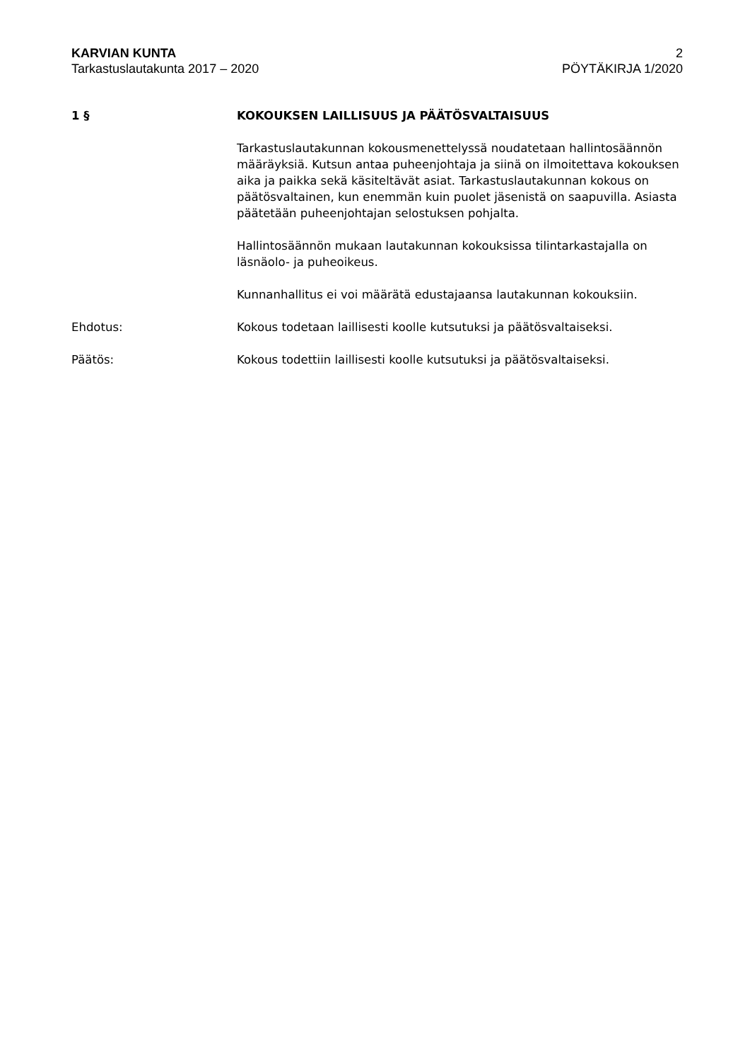KARVIAN KUNTA 2
Tarkastuslautakunta 2017 – 2020 PÖYTÄKIRJA 1/2020
1 § KOKOUKSEN LAILLISUUS JA PÄÄTÖSVALTAISUUS
Tarkastuslautakunnan kokousmenettelyssä noudatetaan hallintosäännön määräyksiä. Kutsun antaa puheenjohtaja ja siinä on ilmoitettava kokouksen aika ja paikka sekä käsiteltävät asiat. Tarkastuslautakunnan kokous on päätösvaltainen, kun enemmän kuin puolet jäsenistä on saapuvilla. Asiasta päätetään puheenjohtajan selostuksen pohjalta.
Hallintosäännön mukaan lautakunnan kokouksissa tilintarkastajalla on läsnäolo- ja puheoikeus.
Kunnanhallitus ei voi määrätä edustajaansa lautakunnan kokouksiin.
Ehdotus: Kokous todetaan laillisesti koolle kutsutuksi ja päätösvaltaiseksi.
Päätös: Kokous todettiin laillisesti koolle kutsutuksi ja päätösvaltaiseksi.